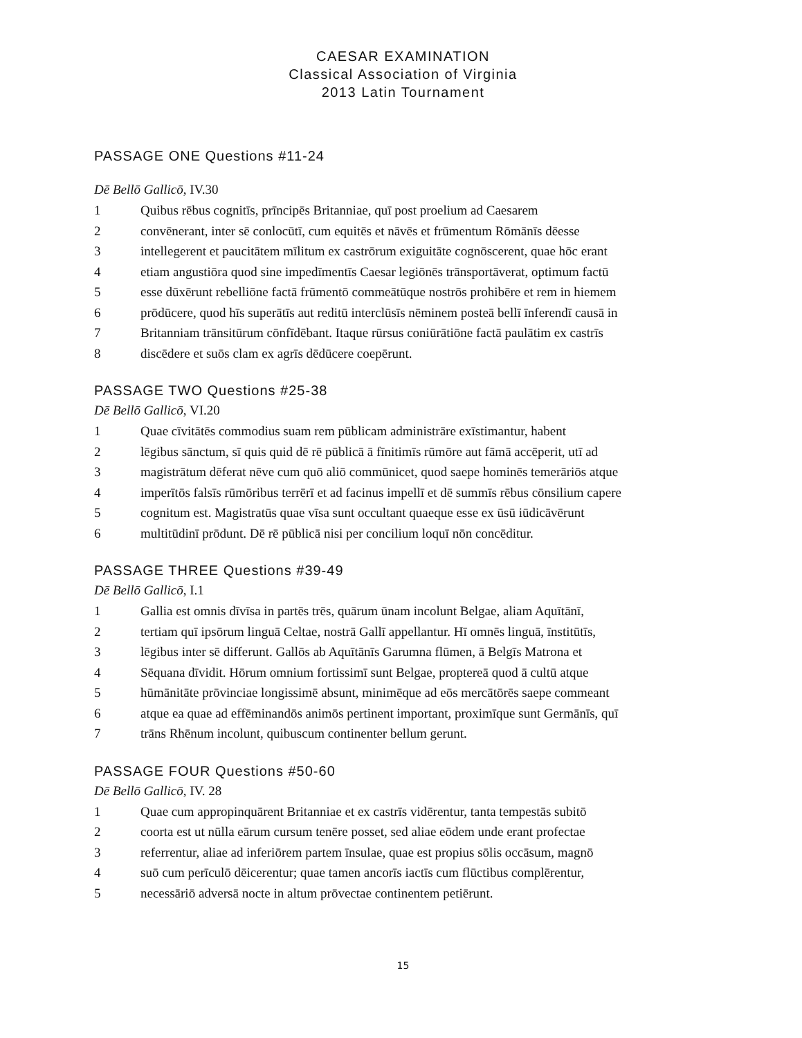CAESAR EXAMINATION
Classical Association of Virginia
2013 Latin Tournament
PASSAGE ONE Questions #11-24
Dē Bellō Gallicō, IV.30
1 Quibus rēbus cognitīs, prīncipēs Britanniae, quī post proelium ad Caesarem
2 convēnerant, inter sē conlocūtī, cum equitēs et nāvēs et frūmentum Rōmānīs dēesse
3 intellegerent et paucitātem mīlitum ex castrōrum exiguitāte cognōscerent, quae hōc erant
4 etiam angustiōra quod sine impedīmentīs Caesar legiōnēs trānsportāverat, optimum factū
5 esse dūxērunt rebelliōne factā frūmentō commeātūque nostrōs prohibēre et rem in hiemem
6 prōdūcere, quod hīs superātīs aut reditū interclūsīs nēminem posteā bellī īnferendī causā in
7 Britanniam trānsitūrum cōnfīdēbant. Itaque rūrsus coniūrātiōne factā paulātim ex castrīs
8 discēdere et suōs clam ex agrīs dēdūcere coepērunt.
PASSAGE TWO Questions #25-38
Dē Bellō Gallicō, VI.20
1 Quae cīvitātēs commodius suam rem pūblicam administrāre exīstimantur, habent
2 lēgibus sānctum, sī quis quid dē rē pūblicā ā fīnitimīs rūmōre aut fāmā accēperit, utī ad
3 magistrātum dēferat nēve cum quō aliō commūnicet, quod saepe hominēs temerāriōs atque
4 imperītōs falsīs rūmōribus terrērī et ad facinus impellī et dē summīs rēbus cōnsilium capere
5 cognitum est. Magistratūs quae vīsa sunt occultant quaeque esse ex ūsū iūdicāvērunt
6 multitūdinī prōdunt. Dē rē pūblicā nisi per concilium loquī nōn concēditur.
PASSAGE THREE Questions #39-49
Dē Bellō Gallicō, I.1
1 Gallia est omnis dīvīsa in partēs trēs, quārum ūnam incolunt Belgae, aliam Aquītānī,
2 tertiam quī ipsōrum linguā Celtae, nostrā Gallī appellantur. Hī omnēs linguā, īnstitūtīs,
3 lēgibus inter sē differunt. Gallōs ab Aquītānīs Garumna flūmen, ā Belgīs Matrona et
4 Sēquana dīvidit. Hōrum omnium fortissimī sunt Belgae, proptereā quod ā cultū atque
5 hūmānitāte prōvinciae longissimē absunt, minimēque ad eōs mercātōrēs saepe commeant
6 atque ea quae ad effēminandōs animōs pertinent important, proximīque sunt Germānīs, quī
7 trāns Rhēnum incolunt, quibuscum continenter bellum gerunt.
PASSAGE FOUR Questions #50-60
Dē Bellō Gallicō, IV. 28
1 Quae cum appropinquārent Britanniae et ex castrīs vidērentur, tanta tempestās subitō
2 coorta est ut nūlla eārum cursum tenēre posset, sed aliae eōdem unde erant profectae
3 referrentur, aliae ad inferiōrem partem īnsulae, quae est propius sōlis occāsum, magnō
4 suō cum perīculō dēicerentur; quae tamen ancorīs iactīs cum flūctibus complērentur,
5 necessāriō adversā nocte in altum prōvectae continentem petiērunt.
15